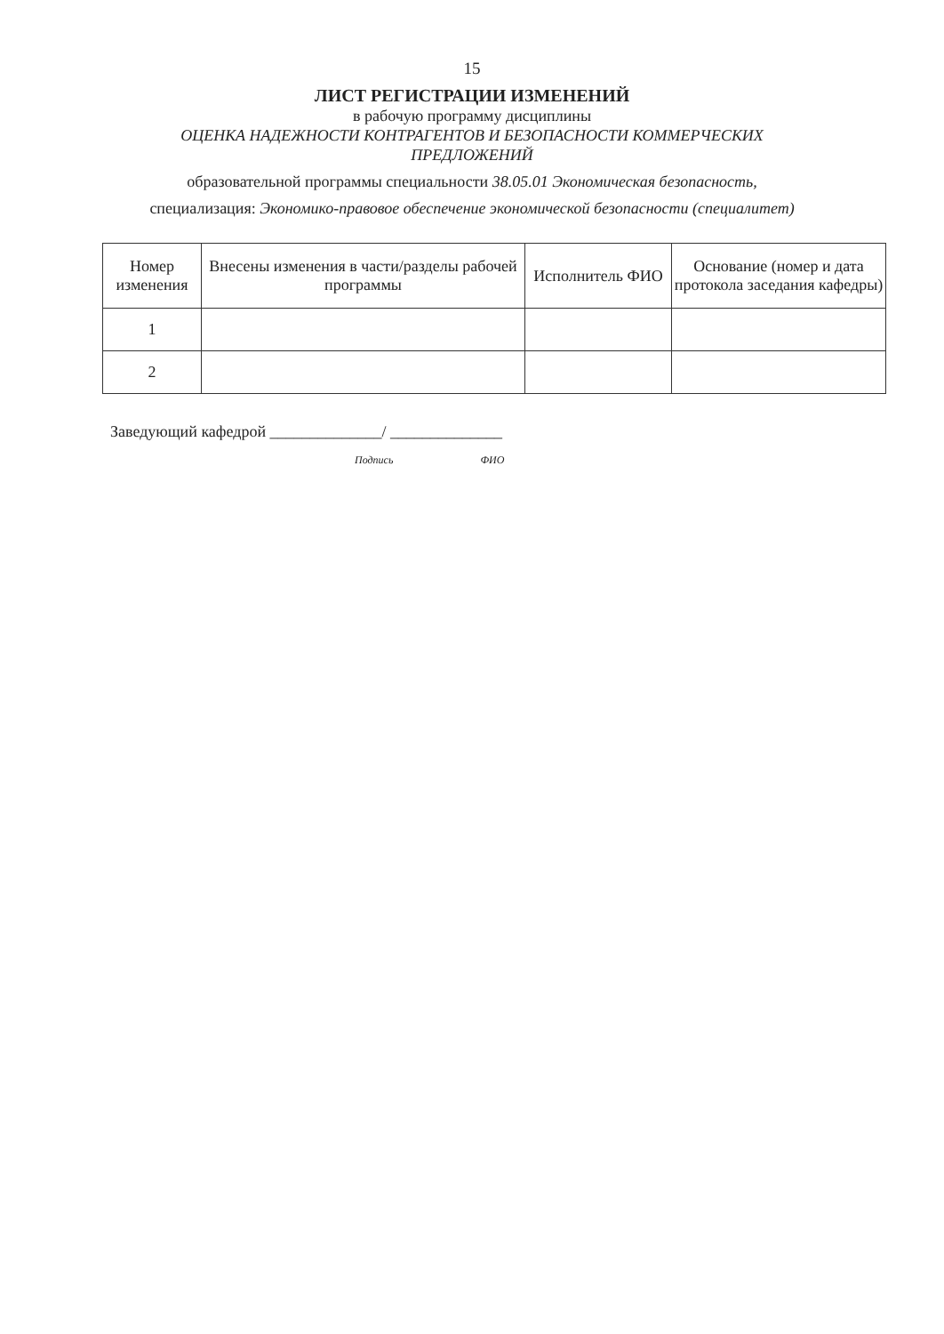15
ЛИСТ РЕГИСТРАЦИИ ИЗМЕНЕНИЙ
в рабочую программу дисциплины
ОЦЕНКА НАДЕЖНОСТИ КОНТРАГЕНТОВ И БЕЗОПАСНОСТИ КОММЕРЧЕСКИХ
ПРЕДЛОЖЕНИЙ
образовательной программы специальности 38.05.01 Экономическая безопасность,
специализация: Экономико-правовое обеспечение экономической безопасности (специалитет)
| Номер изменения | Внесены изменения в части/разделы рабочей программы | Исполнитель ФИО | Основание (номер и дата протокола заседания кафедры) |
| --- | --- | --- | --- |
| 1 | | | |
| 2 | | | |
Заведующий кафедрой ______________/ ______________
Подпись ФИО